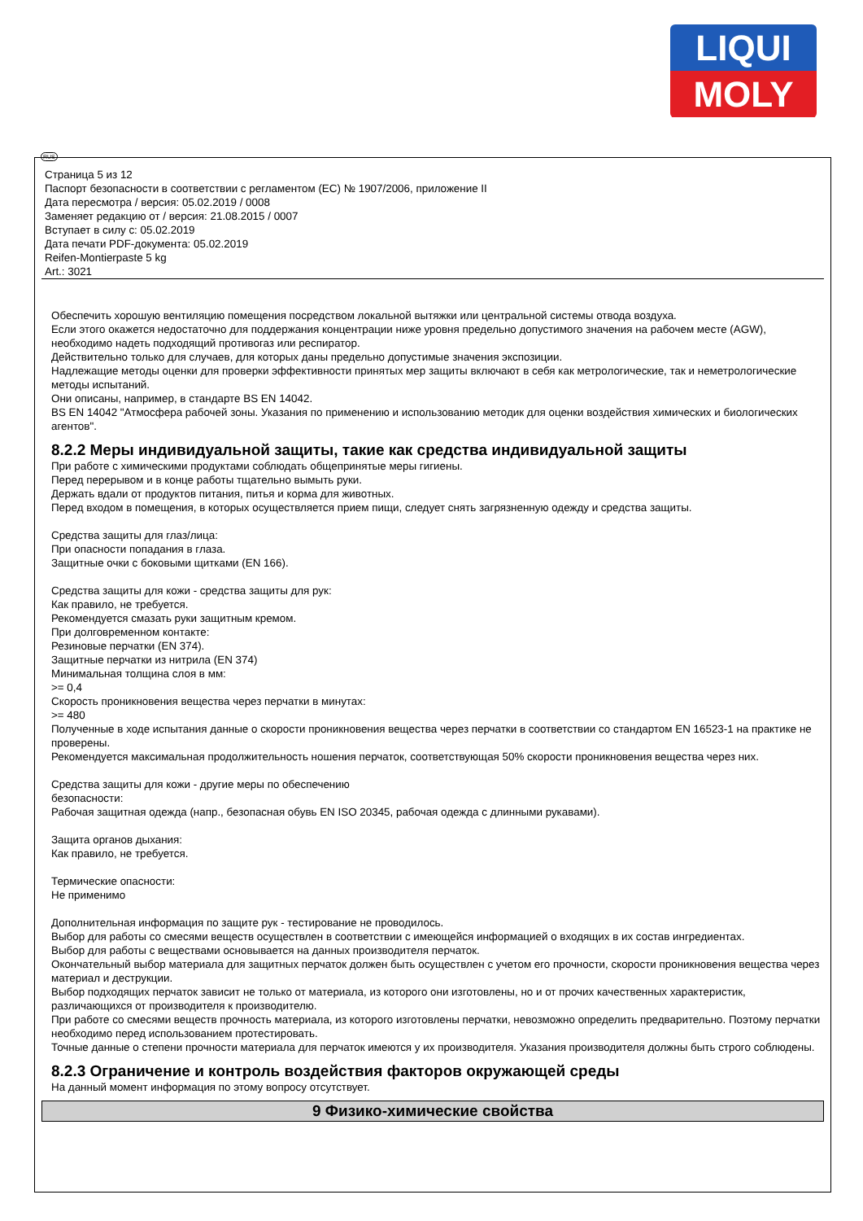LIQUI
MOLY
RUS
Страница 5 из 12
Паспорт безопасности в соответствии с регламентом (ЕС) № 1907/2006, приложение II
Дата пересмотра / версия: 05.02.2019 / 0008
Заменяет редакцию от / версия: 21.08.2015 / 0007
Вступает в силу с: 05.02.2019
Дата печати PDF-документа: 05.02.2019
Reifen-Montierpaste 5 kg
Art.: 3021
Обеспечить хорошую вентиляцию помещения посредством локальной вытяжки или центральной системы отвода воздуха.
Если этого окажется недостаточно для поддержания концентрации ниже уровня предельно допустимого значения на рабочем месте (AGW), необходимо надеть подходящий противогаз или респиратор.
Действительно только для случаев, для которых даны предельно допустимые значения экспозиции.
Надлежащие методы оценки для проверки эффективности принятых мер защиты включают в себя как метрологические, так и неметрологические методы испытаний.
Они описаны, например, в стандарте BS EN 14042.
BS EN 14042 "Атмосфера рабочей зоны. Указания по применению и использованию методик для оценки воздействия химических и биологических агентов".
8.2.2 Меры индивидуальной защиты, такие как средства индивидуальной защиты
При работе с химическими продуктами соблюдать общепринятые меры гигиены.
Перед перерывом и в конце работы тщательно вымыть руки.
Держать вдали от продуктов питания, питья и корма для животных.
Перед входом в помещения, в которых осуществляется прием пищи, следует снять загрязненную одежду и средства защиты.
Средства защиты для глаз/лица:
При опасности попадания в глаза.
Защитные очки с боковыми щитками (EN 166).
Средства защиты для кожи - средства защиты для рук:
Как правило, не требуется.
Рекомендуется смазать руки защитным кремом.
При долговременном контакте:
Резиновые перчатки (EN 374).
Защитные перчатки из нитрила (EN 374)
Минимальная толщина слоя в мм:
>= 0,4
Скорость проникновения вещества через перчатки в минутах:
>= 480
Полученные в ходе испытания данные о скорости проникновения вещества через перчатки в соответствии со стандартом EN 16523-1 на практике не проверены.
Рекомендуется максимальная продолжительность ношения перчаток, соответствующая 50% скорости проникновения вещества через них.
Средства защиты для кожи - другие меры по обеспечению
безопасности:
Рабочая защитная одежда (напр., безопасная обувь EN ISO 20345, рабочая одежда с длинными рукавами).
Защита органов дыхания:
Как правило, не требуется.
Термические опасности:
Не применимо
Дополнительная информация по защите рук - тестирование не проводилось.
Выбор для работы со смесями веществ осуществлен в соответствии с имеющейся информацией о входящих в их состав ингредиентах.
Выбор для работы с веществами основывается на данных производителя перчаток.
Окончательный выбор материала для защитных перчаток должен быть осуществлен с учетом его прочности, скорости проникновения вещества через материал и деструкции.
Выбор подходящих перчаток зависит не только от материала, из которого они изготовлены, но и от прочих качественных характеристик, различающихся от производителя к производителю.
При работе со смесями веществ прочность материала, из которого изготовлены перчатки, невозможно определить предварительно. Поэтому перчатки необходимо перед использованием протестировать.
Точные данные о степени прочности материала для перчаток имеются у их производителя. Указания производителя должны быть строго соблюдены.
8.2.3 Ограничение и контроль воздействия факторов окружающей среды
На данный момент информация по этому вопросу отсутствует.
9 Физико-химические свойства